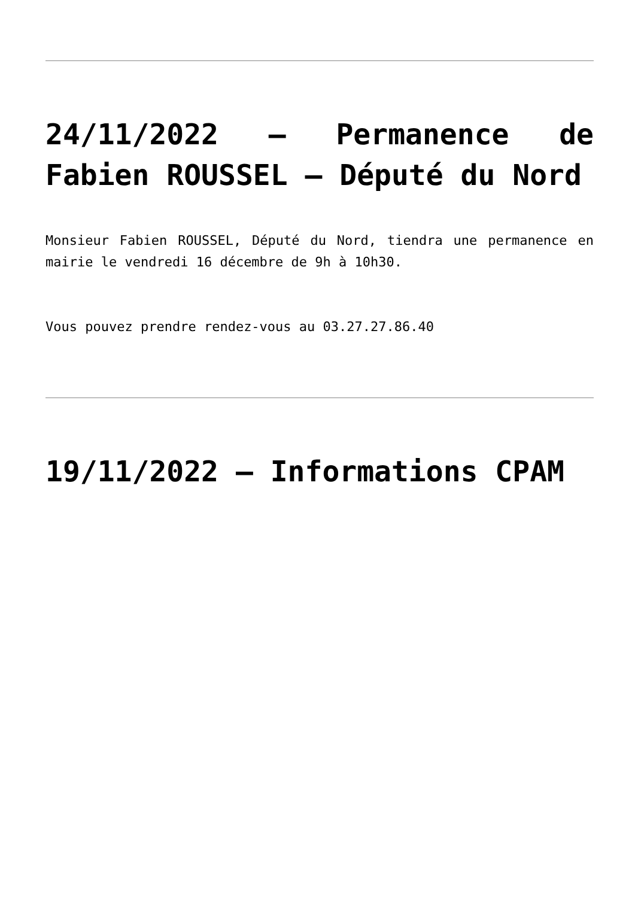24/11/2022 – Permanence de Fabien ROUSSEL – Député du Nord
Monsieur Fabien ROUSSEL, Député du Nord, tiendra une permanence en mairie le vendredi 16 décembre de 9h à 10h30.
Vous pouvez prendre rendez-vous au 03.27.27.86.40
19/11/2022 – Informations CPAM